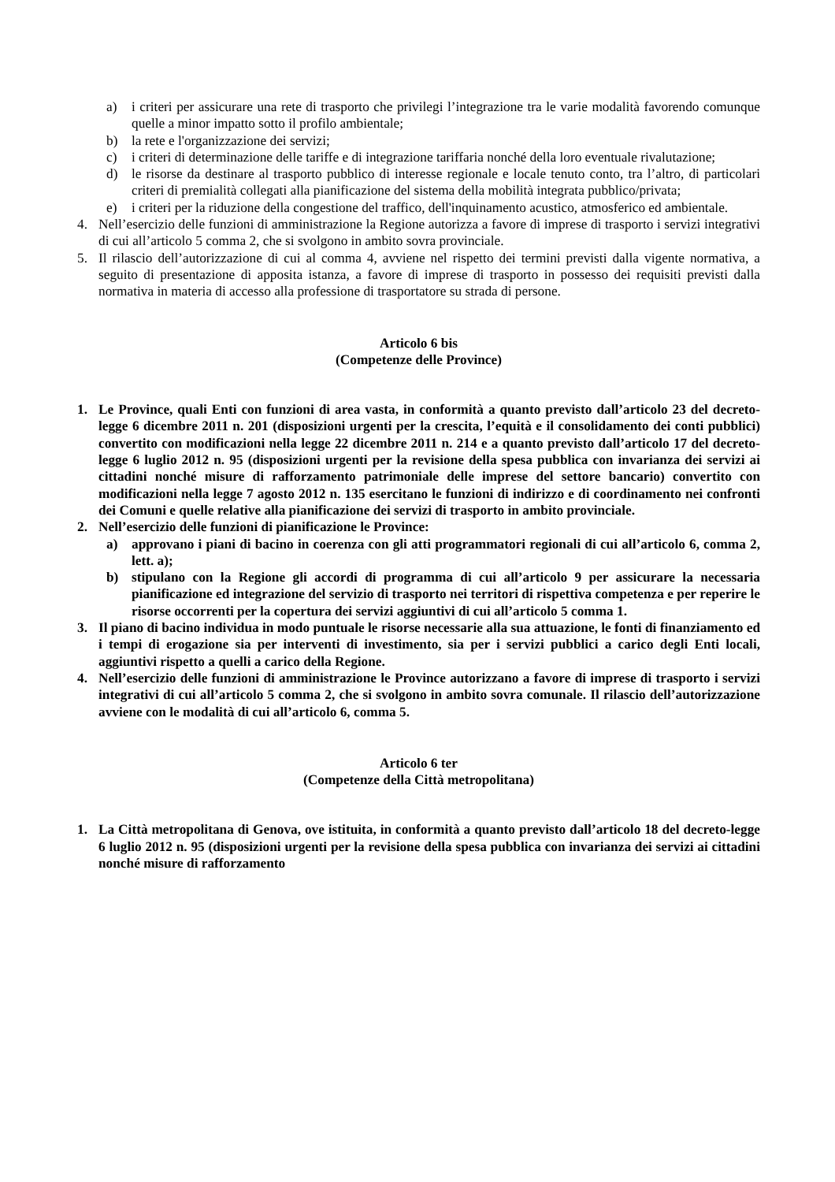a) i criteri per assicurare una rete di trasporto che privilegi l’integrazione tra le varie modalità favorendo comunque quelle a minor impatto sotto il profilo ambientale;
b) la rete e l'organizzazione dei servizi;
c) i criteri di determinazione delle tariffe e di integrazione tariffaria nonché della loro eventuale rivalutazione;
d) le risorse da destinare al trasporto pubblico di interesse regionale e locale tenuto conto, tra l’altro, di particolari criteri di premialità collegati alla pianificazione del sistema della mobilità integrata pubblico/privata;
e) i criteri per la riduzione della congestione del traffico, dell'inquinamento acustico, atmosferico ed ambientale.
4. Nell’esercizio delle funzioni di amministrazione la Regione autorizza a favore di imprese di trasporto i servizi integrativi di cui all’articolo 5 comma 2, che si svolgono in ambito sovra provinciale.
5. Il rilascio dell’autorizzazione di cui al comma 4, avviene nel rispetto dei termini previsti dalla vigente normativa, a seguito di presentazione di apposita istanza, a favore di imprese di trasporto in possesso dei requisiti previsti dalla normativa in materia di accesso alla professione di trasportatore su strada di persone.
Articolo 6 bis
(Competenze delle Province)
1. Le Province, quali Enti con funzioni di area vasta, in conformità a quanto previsto dall’articolo 23 del decreto-legge 6 dicembre 2011 n. 201 (disposizioni urgenti per la crescita, l’equità e il consolidamento dei conti pubblici) convertito con modificazioni nella legge 22 dicembre 2011 n. 214 e a quanto previsto dall’articolo 17 del decreto-legge 6 luglio 2012 n. 95 (disposizioni urgenti per la revisione della spesa pubblica con invarianza dei servizi ai cittadini nonché misure di rafforzamento patrimoniale delle imprese del settore bancario) convertito con modificazioni nella legge 7 agosto 2012 n. 135 esercitano le funzioni di indirizzo e di coordinamento nei confronti dei Comuni e quelle relative alla pianificazione dei servizi di trasporto in ambito provinciale.
2. Nell’esercizio delle funzioni di pianificazione le Province:
a) approvano i piani di bacino in coerenza con gli atti programmatori regionali di cui all’articolo 6, comma 2, lett. a);
b) stipulano con la Regione gli accordi di programma di cui all’articolo 9 per assicurare la necessaria pianificazione ed integrazione del servizio di trasporto nei territori di rispettiva competenza e per reperire le risorse occorrenti per la copertura dei servizi aggiuntivi di cui all’articolo 5 comma 1.
3. Il piano di bacino individua in modo puntuale le risorse necessarie alla sua attuazione, le fonti di finanziamento ed i tempi di erogazione sia per interventi di investimento, sia per i servizi pubblici a carico degli Enti locali, aggiuntivi rispetto a quelli a carico della Regione.
4. Nell’esercizio delle funzioni di amministrazione le Province autorizzano a favore di imprese di trasporto i servizi integrativi di cui all’articolo 5 comma 2, che si svolgono in ambito sovra comunale. Il rilascio dell’autorizzazione avviene con le modalità di cui all’articolo 6, comma 5.
Articolo 6 ter
(Competenze della Città metropolitana)
1. La Città metropolitana di Genova, ove istituita, in conformità a quanto previsto dall’articolo 18 del decreto-legge 6 luglio 2012 n. 95 (disposizioni urgenti per la revisione della spesa pubblica con invarianza dei servizi ai cittadini nonché misure di rafforzamento